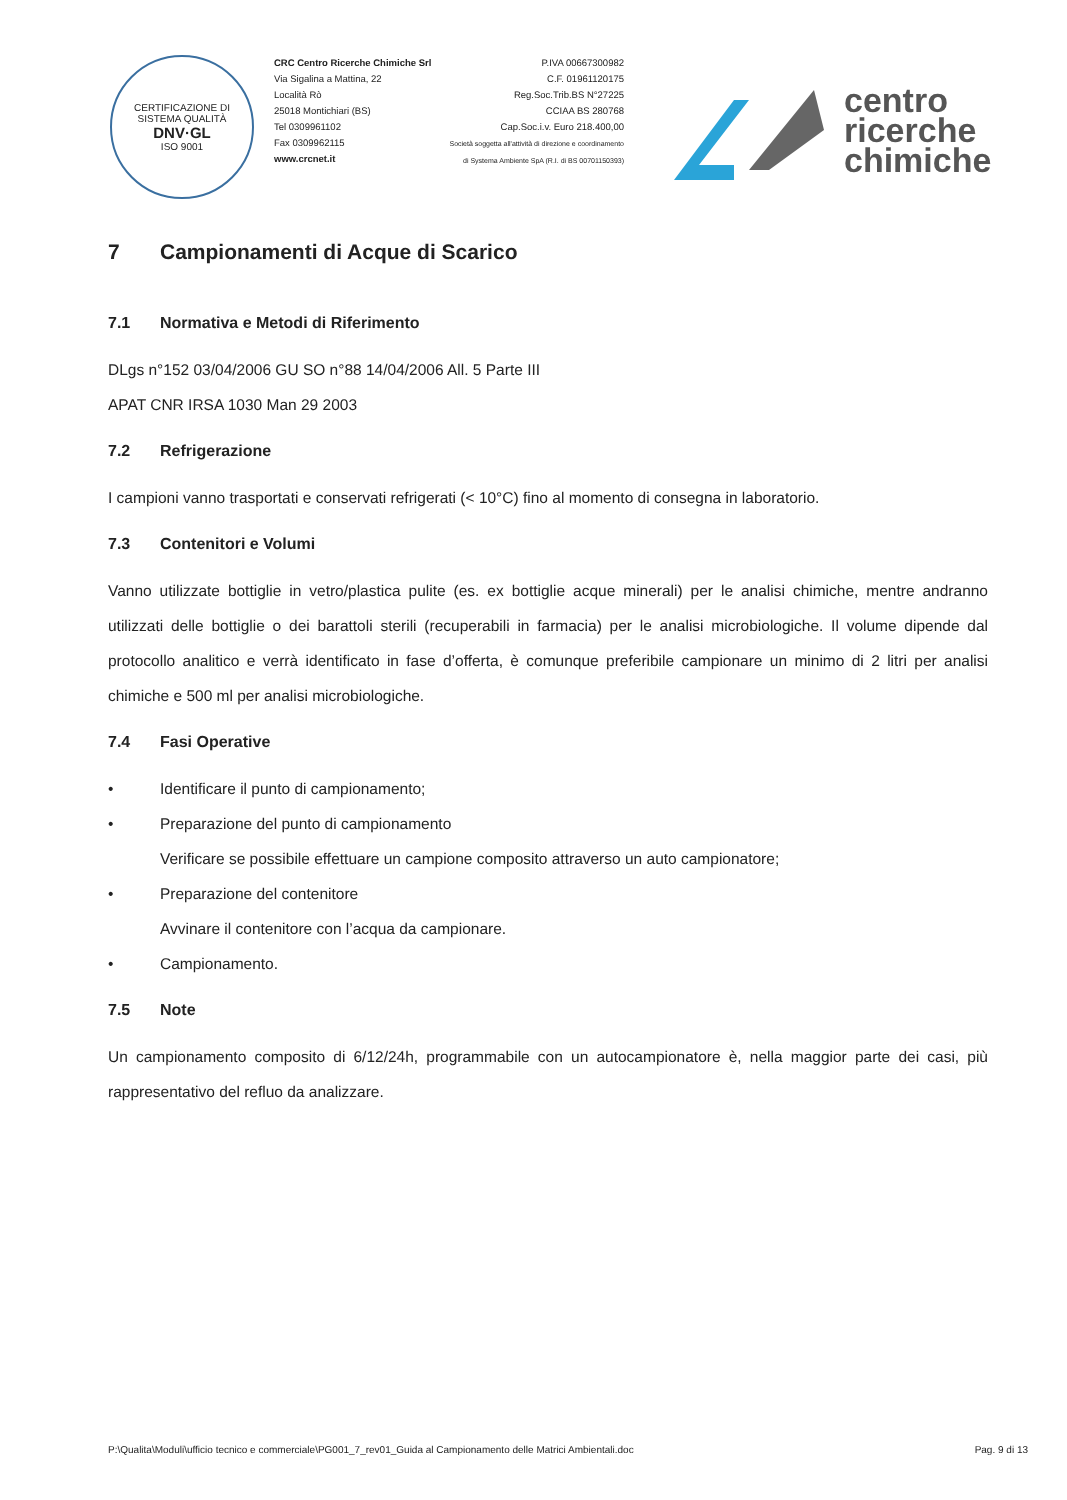CERTIFICAZIONE DI SISTEMA QUALITÀ
DNV·GL
ISO 9001
CRC Centro Ricerche Chimiche Srl
Via Sigalina a Mattina, 22
Località Rò
25018 Montichiari (BS)
Tel 0309961102
Fax 0309962115
www.crcnet.it
P.IVA 00667300982
C.F. 01961120175
Reg.Soc.Trib.BS N°27225
CCIAA BS 280768
Cap.Soc.i.v. Euro 218.400,00
Società soggetta all'attività di direzione e coordinamento
di Systema Ambiente SpA (R.I. di BS 00701150393)
centro
ricerche
chimiche
7 Campionamenti di Acque di Scarico
7.1 Normativa e Metodi di Riferimento
DLgs n°152 03/04/2006 GU SO n°88 14/04/2006 All. 5 Parte III
APAT CNR IRSA 1030 Man 29 2003
7.2 Refrigerazione
I campioni vanno trasportati e conservati refrigerati (< 10°C) fino al momento di consegna in laboratorio.
7.3 Contenitori e Volumi
Vanno utilizzate bottiglie in vetro/plastica pulite (es. ex bottiglie acque minerali) per le analisi chimiche, mentre andranno utilizzati delle bottiglie o dei barattoli sterili (recuperabili in farmacia) per le analisi microbiologiche. Il volume dipende dal protocollo analitico e verrà identificato in fase d’offerta, è comunque preferibile campionare un minimo di 2 litri per analisi chimiche e 500 ml per analisi microbiologiche.
7.4 Fasi Operative
• Identificare il punto di campionamento;
• Preparazione del punto di campionamento
Verificare se possibile effettuare un campione composito attraverso un auto campionatore;
• Preparazione del contenitore
Avvinare il contenitore con l’acqua da campionare.
• Campionamento.
7.5 Note
Un campionamento composito di 6/12/24h, programmabile con un autocampionatore è, nella maggior parte dei casi, più rappresentativo del refluo da analizzare.
P:\Qualita\Moduli\ufficio tecnico e commerciale\PG001_7_rev01_Guida al Campionamento delle Matrici Ambientali.doc Pag. 9 di 13